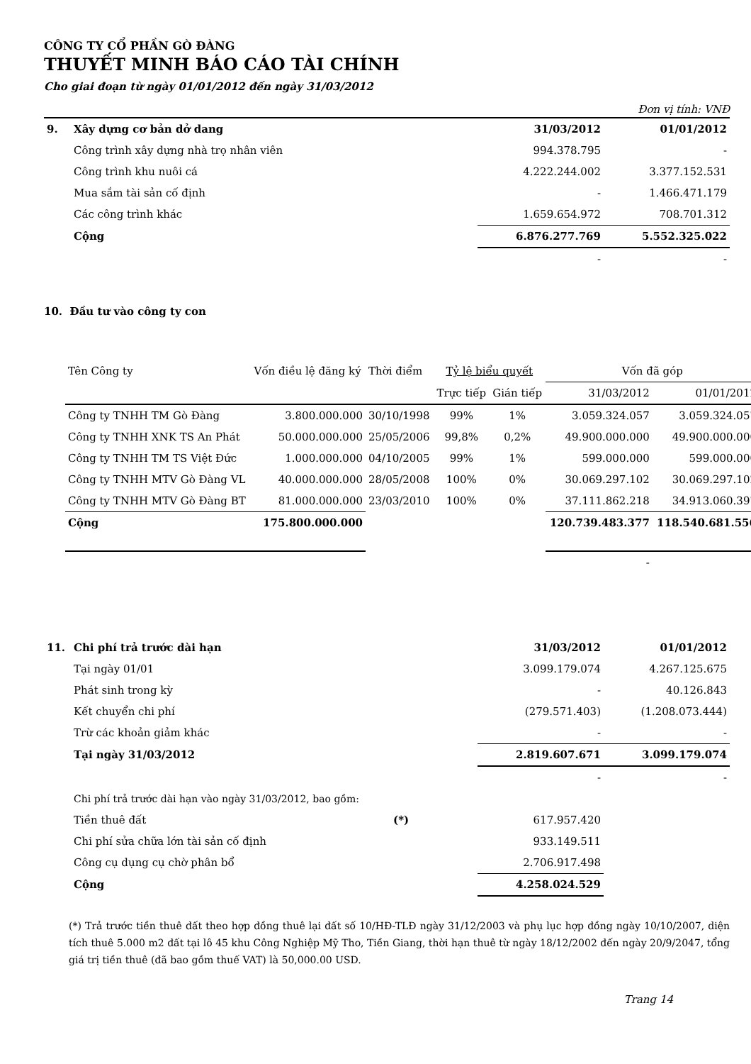CÔNG TY CỔ PHẦN GÒ ĐÀNG
THUYẾT MINH BÁO CÁO TÀI CHÍNH
Cho giai đoạn từ ngày 01/01/2012 đến ngày 31/03/2012
Đơn vị tính: VNĐ
| 9. | Xây dựng cơ bản dở dang | 31/03/2012 | 01/01/2012 |
| | Công trình xây dựng nhà trọ nhân viên | 994.378.795 | - |
| | Công trình khu nuôi cá | 4.222.244.002 | 3.377.152.531 |
| | Mua sắm tài sản cố định | - | 1.466.471.179 |
| | Các công trình khác | 1.659.654.972 | 708.701.312 |
| | Cộng | 6.876.277.769 | 5.552.325.022 |
| | | - | - |
10. Đầu tư vào công ty con
| Tên Công ty | Vốn điều lệ đăng ký | Thời điểm | Tỷ lệ biểu quyết | | Vốn đã góp | |
| | | | Trực tiếp | Gián tiếp | 31/03/2012 | 01/01/2012 |
| Công ty TNHH TM Gò Đàng | 3.800.000.000 | 30/10/1998 | 99% | 1% | 3.059.324.057 | 3.059.324.057 |
| Công ty TNHH XNK TS An Phát | 50.000.000.000 | 25/05/2006 | 99,8% | 0,2% | 49.900.000.000 | 49.900.000.000 |
| Công ty TNHH TM TS Việt Đức | 1.000.000.000 | 04/10/2005 | 99% | 1% | 599.000.000 | 599.000.000 |
| Công ty TNHH MTV Gò Đàng VL | 40.000.000.000 | 28/05/2008 | 100% | 0% | 30.069.297.102 | 30.069.297.102 |
| Công ty TNHH MTV Gò Đàng BT | 81.000.000.000 | 23/03/2010 | 100% | 0% | 37.111.862.218 | 34.913.060.397 |
| Cộng | 175.800.000.000 | | | | 120.739.483.377 | 118.540.681.556 |
| | | | | | - | - |
| 11. | Chi phí trả trước dài hạn | | 31/03/2012 | 01/01/2012 |
| | Tại ngày 01/01 | | 3.099.179.074 | 4.267.125.675 |
| | Phát sinh trong kỳ | | - | 40.126.843 |
| | Kết chuyển chi phí | | (279.571.403) | (1.208.073.444) |
| | Trừ các khoản giảm khác | | - | - |
| | Tại ngày 31/03/2012 | | 2.819.607.671 | 3.099.179.074 |
| | | | - | - |
| | Chi phí trả trước dài hạn vào ngày 31/03/2012, bao gồm: | | | |
| | Tiền thuê đất | (*) | 617.957.420 | |
| | Chi phí sửa chữa lớn tài sản cố định | | 933.149.511 | |
| | Công cụ dụng cụ chờ phân bổ | | 2.706.917.498 | |
| | Cộng | | 4.258.024.529 | |
(*) Trả trước tiền thuê đất theo hợp đồng thuê lại đất số 10/HĐ-TLĐ ngày 31/12/2003 và phụ lục hợp đồng ngày 10/10/2007, diện tích thuê 5.000 m2 đất tại lô 45 khu Công Nghiệp Mỹ Tho, Tiền Giang, thời hạn thuê từ ngày 18/12/2002 đến ngày 20/9/2047, tổng giá trị tiền thuê (đã bao gồm thuế VAT) là 50,000.00 USD.
Trang 14